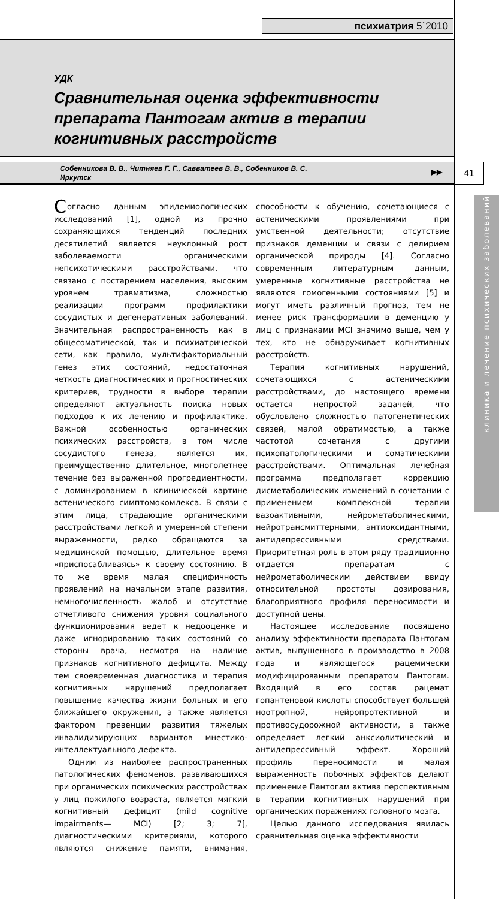психиатрия 5`2010
УДК
Сравнительная оценка эффективности препарата Пантогам актив в терапии когнитивных расстройств
Собенникова В. В., Читняев Г. Г., Савватеев В. В., Собенников В. С.
Иркутск
▶▶
41
клиника и лечение психических заболеваний
Согласно данным эпидемиологических исследований [1], одной из прочно сохраняющихся тенденций последних десятилетий является неуклонный рост заболеваемости органическими непсихотическими расстройствами, что связано с постарением населения, высоким уровнем травматизма, сложностью реализации программ профилактики сосудистых и дегенеративных заболеваний. Значительная распространенность как в общесоматической, так и психиатрической сети, как правило, мультифакториальный генез этих состояний, недостаточная четкость диагностических и прогностических критериев, трудности в выборе терапии определяют актуальность поиска новых подходов к их лечению и профилактике. Важной особенностью органических психических расстройств, в том числе сосудистого генеза, является их, преимущественно длительное, многолетнее течение без выраженной прогредиентности, с доминированием в клинической картине астенического симптомокомлекса. В связи с этим лица, страдающие органическими расстройствами легкой и умеренной степени выраженности, редко обращаются за медицинской помощью, длительное время «приспосабливаясь» к своему состоянию. В то же время малая специфичность проявлений на начальном этапе развития, немногочисленность жалоб и отсутствие отчетливого снижения уровня социального функционирования ведет к недооценке и даже игнорированию таких состояний со стороны врача, несмотря на наличие признаков когнитивного дефицита. Между тем своевременная диагностика и терапия когнитивных нарушений предполагает повышение качества жизни больных и его ближайшего окружения, а также является фактором превенции развития тяжелых инвалидизирующих вариантов мнестико-интеллектуального дефекта.
Одним из наиболее распространенных патологических феноменов, развивающихся при органических психических расстройствах у лиц пожилого возраста, является мягкий когнитивный дефицит (mild cognitive impairments— MCI) [2; 3; 7], диагностическими критериями, которого являются снижение памяти, внимания, способности к обучению, сочетающиеся с астеническими проявлениями при умственной деятельности; отсутствие признаков деменции и связи с делирием органической природы [4]. Согласно современным литературным данным, умеренные когнитивные расстройства не являются гомогенными состояниями [5] и могут иметь различный прогноз, тем не менее риск трансформации в деменцию у лиц с признаками MCI значимо выше, чем у тех, кто не обнаруживает когнитивных расстройств.
Терапия когнитивных нарушений, сочетающихся с астеническими расстройствами, до настоящего времени остается непростой задачей, что обусловлено сложностью патогенетических связей, малой обратимостью, а также частотой сочетания с другими психопатологическими и соматическими расстройствами. Оптимальная лечебная программа предполагает коррекцию дисметаболических изменений в сочетании с применением комплексной терапии вазоактивными, нейрометаболическими, нейротрансмиттерными, антиоксидантными, антидепрессивными средствами. Приоритетная роль в этом ряду традиционно отдается препаратам с нейрометаболическим действием ввиду относительной простоты дозирования, благоприятного профиля переносимости и доступной цены.
Настоящее исследование посвящено анализу эффективности препарата Пантогам актив, выпущенного в производство в 2008 года и являющегося рацемически модифицированным препаратом Пантогам. Входящий в его состав рацемат гопантеновой кислоты способствует большей ноотропной, нейропротективной и противосудорожной активности, а также определяет легкий анксиолитический и антидепрессивный эффект. Хороший профиль переносимости и малая выраженность побочных эффектов делают применение Пантогам актива перспективным в терапии когнитивных нарушений при органических поражениях головного мозга.
Целью данного исследования явилась сравнительная оценка эффективности